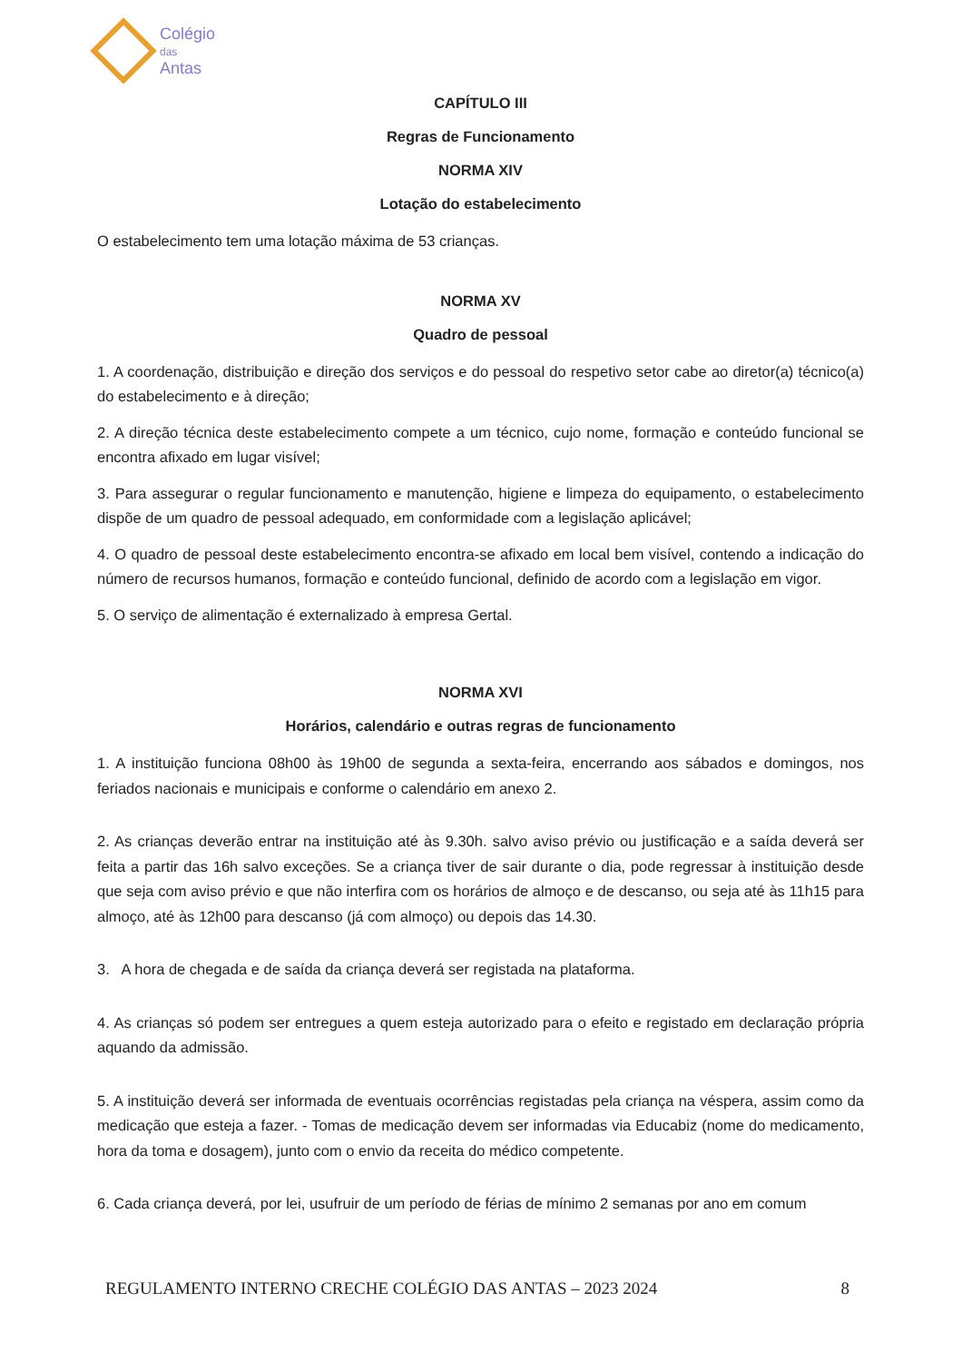Colégio
das
Antas
CAPÍTULO III
Regras de Funcionamento
NORMA XIV
Lotação do estabelecimento
O estabelecimento tem uma lotação máxima de 53 crianças.
NORMA XV
Quadro de pessoal
1. A coordenação, distribuição e direção dos serviços e do pessoal do respetivo setor cabe ao diretor(a) técnico(a) do estabelecimento e à direção;
2. A direção técnica deste estabelecimento compete a um técnico, cujo nome, formação e conteúdo funcional se encontra afixado em lugar visível;
3. Para assegurar o regular funcionamento e manutenção, higiene e limpeza do equipamento, o estabelecimento dispõe de um quadro de pessoal adequado, em conformidade com a legislação aplicável;
4. O quadro de pessoal deste estabelecimento encontra-se afixado em local bem visível, contendo a indicação do número de recursos humanos, formação e conteúdo funcional, definido de acordo com a legislação em vigor.
5. O serviço de alimentação é externalizado à empresa Gertal.
NORMA XVI
Horários, calendário e outras regras de funcionamento
1. A instituição funciona 08h00 às 19h00 de segunda a sexta-feira, encerrando aos sábados e domingos, nos feriados nacionais e municipais e conforme o calendário em anexo 2.
2. As crianças deverão entrar na instituição até às 9.30h. salvo aviso prévio ou justificação e a saída deverá ser feita a partir das 16h salvo exceções. Se a criança tiver de sair durante o dia, pode regressar à instituição desde que seja com aviso prévio e que não interfira com os horários de almoço e de descanso, ou seja até às 11h15 para almoço, até às 12h00 para descanso (já com almoço) ou depois das 14.30.
3. A hora de chegada e de saída da criança deverá ser registada na plataforma.
4. As crianças só podem ser entregues a quem esteja autorizado para o efeito e registado em declaração própria aquando da admissão.
5. A instituição deverá ser informada de eventuais ocorrências registadas pela criança na véspera, assim como da medicação que esteja a fazer. - Tomas de medicação devem ser informadas via Educabiz (nome do medicamento, hora da toma e dosagem), junto com o envio da receita do médico competente.
6. Cada criança deverá, por lei, usufruir de um período de férias de mínimo 2 semanas por ano em comum
REGULAMENTO INTERNO CRECHE COLÉGIO DAS ANTAS – 2023 2024 8